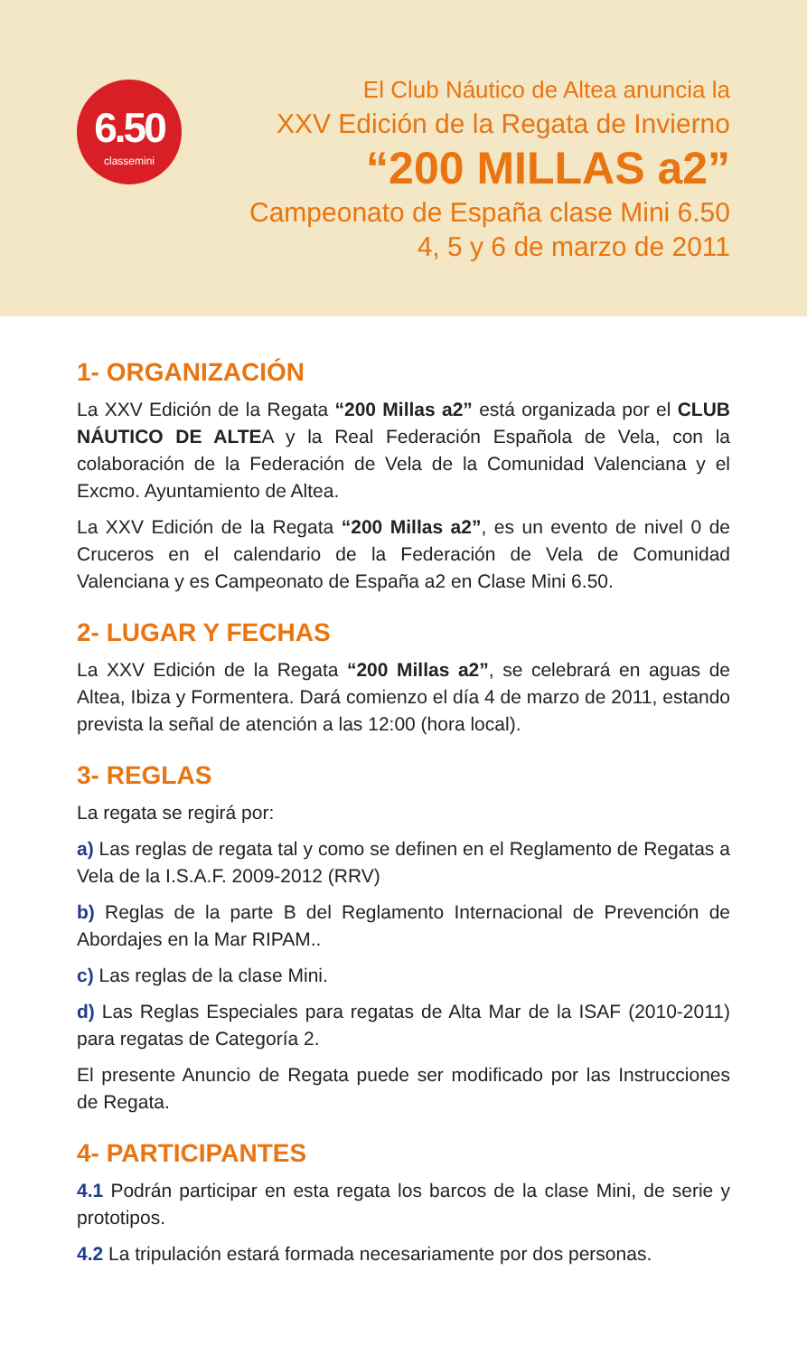6.50
classemini
El Club Náutico de Altea anuncia la
XXV Edición de la Regata de Invierno
“200 MILLAS a2”
Campeonato de España clase Mini 6.50
4, 5 y 6 de marzo de 2011
1- ORGANIZACIÓN
La XXV Edición de la Regata “200 Millas a2” está organizada por el CLUB NÁUTICO DE ALTEA y la Real Federación Española de Vela, con la colaboración de la Federación de Vela de la Comunidad Valenciana y el Excmo. Ayuntamiento de Altea.
La XXV Edición de la Regata “200 Millas a2”, es un evento de nivel 0 de Cruceros en el calendario de la Federación de Vela de Comunidad Valenciana y es Campeonato de España a2 en Clase Mini 6.50.
2- LUGAR Y FECHAS
La XXV Edición de la Regata “200 Millas a2”, se celebrará en aguas de Altea, Ibiza y Formentera. Dará comienzo el día 4 de marzo de 2011, estando prevista la señal de atención a las 12:00 (hora local).
3- REGLAS
La regata se regirá por:
a) Las reglas de regata tal y como se definen en el Reglamento de Regatas a Vela de la I.S.A.F. 2009-2012 (RRV)
b) Reglas de la parte B del Reglamento Internacional de Prevención de Abordajes en la Mar RIPAM..
c) Las reglas de la clase Mini.
d) Las Reglas Especiales para regatas de Alta Mar de la ISAF (2010-2011) para regatas de Categoría 2.
El presente Anuncio de Regata puede ser modificado por las Instrucciones de Regata.
4- PARTICIPANTES
4.1 Podrán participar en esta regata los barcos de la clase Mini, de serie y prototipos.
4.2 La tripulación estará formada necesariamente por dos personas.